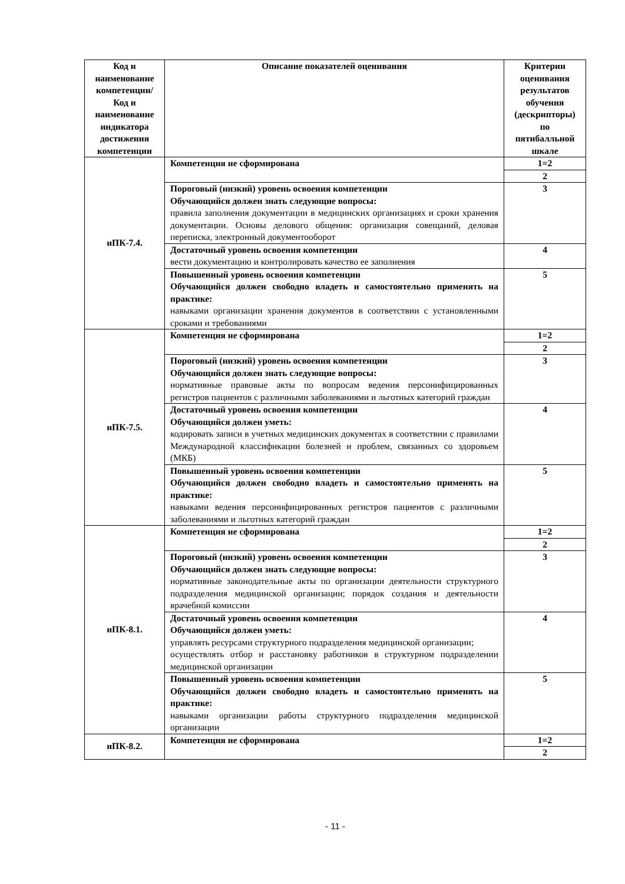| Код и наименование компетенции/ Код и наименование индикатора достижения компетенции | Описание показателей оценивания | Критерии оценивания результатов обучения (дескрипторы) по пятибалльной шкале |
| --- | --- | --- |
| иПК-7.4. | Компетенция не сформирована | 1=2 |
| | | 2 |
| | Пороговый (низкий) уровень освоения компетенции Обучающийся должен знать следующие вопросы: правила заполнения документации в медицинских организациях и сроки хранения документации. Основы делового общения: организация совещаний, деловая переписка, электронный документооборот | 3 |
| | Достаточный уровень освоения компетенции вести документацию и контролировать качество ее заполнения | 4 |
| | Повышенный уровень освоения компетенции Обучающийся должен свободно владеть и самостоятельно применять на практике: навыками организации хранения документов в соответствии с установленными сроками и требованиями | 5 |
| иПК-7.5. | Компетенция не сформирована | 1=2 |
| | | 2 |
| | Пороговый (низкий) уровень освоения компетенции Обучающийся должен знать следующие вопросы: нормативные правовые акты по вопросам ведения персонифицированных регистров пациентов с различными заболеваниями и льготных категорий граждан | 3 |
| | Достаточный уровень освоения компетенции Обучающийся должен уметь: кодировать записи в учетных медицинских документах в соответствии с правилами Международной классификации болезней и проблем, связанных со здоровьем (МКБ) | 4 |
| | Повышенный уровень освоения компетенции Обучающийся должен свободно владеть и самостоятельно применять на практике: навыками ведения персонифицированных регистров пациентов с различными заболеваниями и льготных категорий граждан | 5 |
| иПК-8.1. | Компетенция не сформирована | 1=2 |
| | | 2 |
| | Пороговый (низкий) уровень освоения компетенции Обучающийся должен знать следующие вопросы: нормативные законодательные акты по организации деятельности структурного подразделения медицинской организации; порядок создания и деятельности врачебной комиссии | 3 |
| | Достаточный уровень освоения компетенции Обучающийся должен уметь: управлять ресурсами структурного подразделения медицинской организации; осуществлять отбор и расстановку работников в структурном подразделении медицинской организации | 4 |
| | Повышенный уровень освоения компетенции Обучающийся должен свободно владеть и самостоятельно применять на практике: навыками организации работы структурного подразделения медицинской организации | 5 |
| иПК-8.2. | Компетенция не сформирована | 1=2 |
| | | 2 |
- 11 -